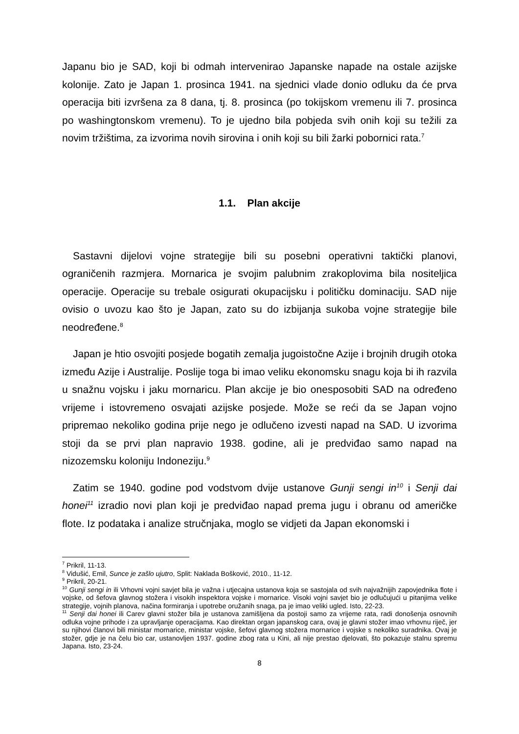Japanu bio je SAD, koji bi odmah intervenirao Japanske napade na ostale azijske kolonije. Zato je Japan 1. prosinca 1941. na sjednici vlade donio odluku da će prva operacija biti izvršena za 8 dana, tj. 8. prosinca (po tokijskom vremenu ili 7. prosinca po washingtonskom vremenu). To je ujedno bila pobjeda svih onih koji su težili za novim tržištima, za izvorima novih sirovina i onih koji su bili žarki pobornici rata.<sup>7</sup>
1.1. Plan akcije
Sastavni dijelovi vojne strategije bili su posebni operativni taktički planovi, ograničenih razmjera. Mornarica je svojim palubnim zrakoplovima bila nositeljica operacije. Operacije su trebale osigurati okupacijsku i političku dominaciju. SAD nije ovisio o uvozu kao što je Japan, zato su do izbijanja sukoba vojne strategije bile neodređene.<sup>8</sup>
Japan je htio osvojiti posjede bogatih zemalja jugoistočne Azije i brojnih drugih otoka između Azije i Australije. Poslije toga bi imao veliku ekonomsku snagu koja bi ih razvila u snažnu vojsku i jaku mornaricu. Plan akcije je bio onesposobiti SAD na određeno vrijeme i istovremeno osvajati azijske posjede. Može se reći da se Japan vojno pripremao nekoliko godina prije nego je odlučeno izvesti napad na SAD. U izvorima stoji da se prvi plan napravio 1938. godine, ali je predviđao samo napad na nizozemsku koloniju Indoneziju.<sup>9</sup>
Zatim se 1940. godine pod vodstvom dvije ustanove Gunji sengi in<sup>10</sup> i Senji dai honei<sup>11</sup> izradio novi plan koji je predviđao napad prema jugu i obranu od američke flote. Iz podataka i analize stručnjaka, moglo se vidjeti da Japan ekonomski i
<sup>7</sup> Prikril, 11-13.
<sup>8</sup> Vidušić, Emil, Sunce je zašlo ujutro, Split: Naklada Bošković, 2010., 11-12.
<sup>9</sup> Prikril, 20-21.
<sup>10</sup> Gunji sengi in ili Vrhovni vojni savjet bila je važna i utjecajna ustanova koja se sastojala od svih najvažnijih zapovjednika flote i vojske, od šefova glavnog stožera i visokih inspektora vojske i mornarice. Visoki vojni savjet bio je odlučujući u pitanjima velike strategije, vojnih planova, načina formiranja i upotrebe oružanih snaga, pa je imao veliki ugled. Isto, 22-23.
<sup>11</sup> Senji dai honei ili Carev glavni stožer bila je ustanova zamišljena da postoji samo za vrijeme rata, radi donošenja osnovnih odluka vojne prihode i za upravljanje operacijama. Kao direktan organ japanskog cara, ovaj je glavni stožer imao vrhovnu riječ, jer su njihovi članovi bili ministar mornarice, ministar vojske, šefovi glavnog stožera mornarice i vojske s nekoliko suradnika. Ovaj je stožer, gdje je na čelu bio car, ustanovljen 1937. godine zbog rata u Kini, ali nije prestao djelovati, što pokazuje stalnu spremu Japana. Isto, 23-24.
8